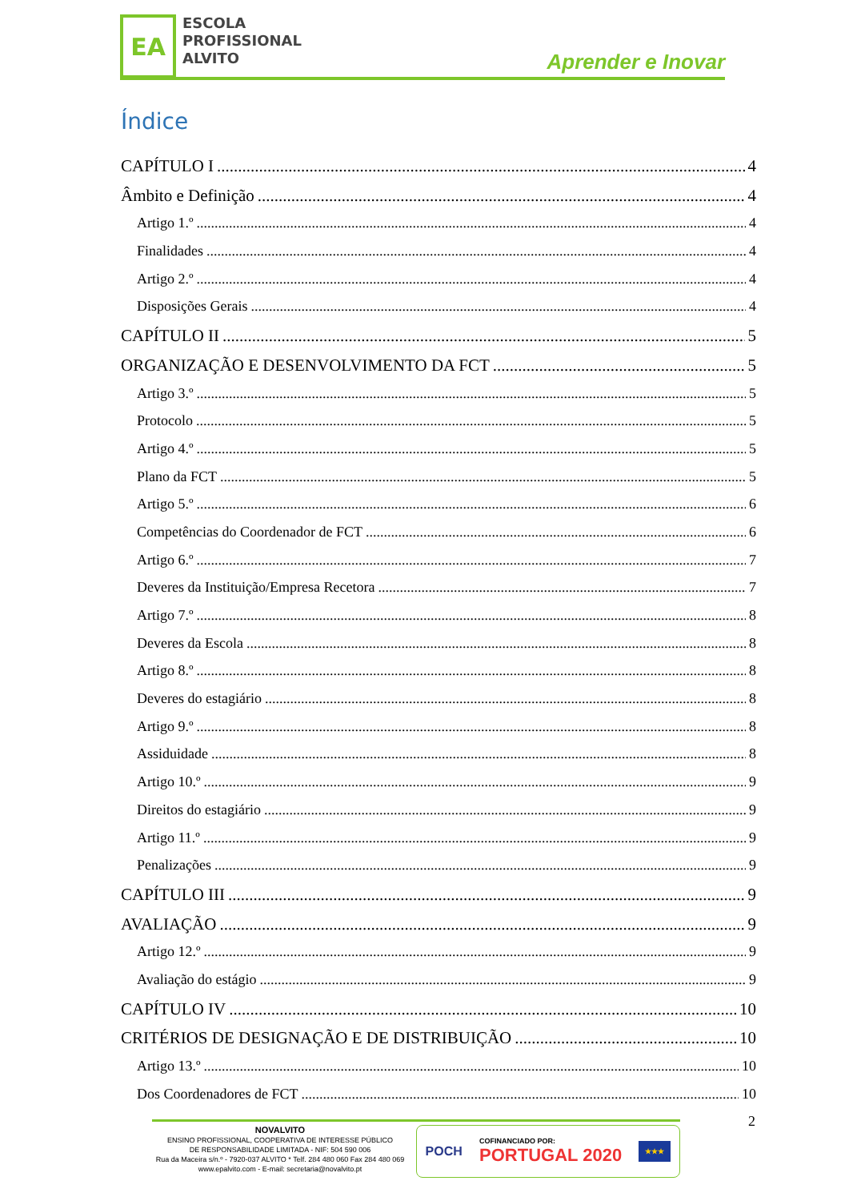EA
ESCOLA
PROFISSIONAL
ALVITO
Aprender e Inovar
Índice
CAPÍTULO I 4
Âmbito e Definição 4
Artigo 1.º 4
Finalidades 4
Artigo 2.º 4
Disposições Gerais 4
CAPÍTULO II 5
ORGANIZAÇÃO E DESENVOLVIMENTO DA FCT 5
Artigo 3.º 5
Protocolo 5
Artigo 4.º 5
Plano da FCT 5
Artigo 5.º 6
Competências do Coordenador de FCT 6
Artigo 6.º 7
Deveres da Instituição/Empresa Recetora 7
Artigo 7.º 8
Deveres da Escola 8
Artigo 8.º 8
Deveres do estagiário 8
Artigo 9.º 8
Assiduidade 8
Artigo 10.º 9
Direitos do estagiário 9
Artigo 11.º 9
Penalizações 9
CAPÍTULO III 9
AVALIAÇÃO 9
Artigo 12.º 9
Avaliação do estágio 9
CAPÍTULO IV 10
CRITÉRIOS DE DESIGNAÇÃO E DE DISTRIBUIÇÃO 10
Artigo 13.º 10
Dos Coordenadores de FCT 10
2
NOVALVITO
ENSINO PROFISSIONAL, COOPERATIVA DE INTERESSE PÚBLICO
DE RESPONSABILIDADE LIMITADA - NIF: 504 590 006
Rua da Maceira s/n.º - 7920-037 ALVITO * Telf. 284 480 060 Fax 284 480 069
www.epalvito.com - E-mail: secretaria@novalvito.pt
POCH COFINANCIADO POR:
PORTUGAL 2020 ★★★